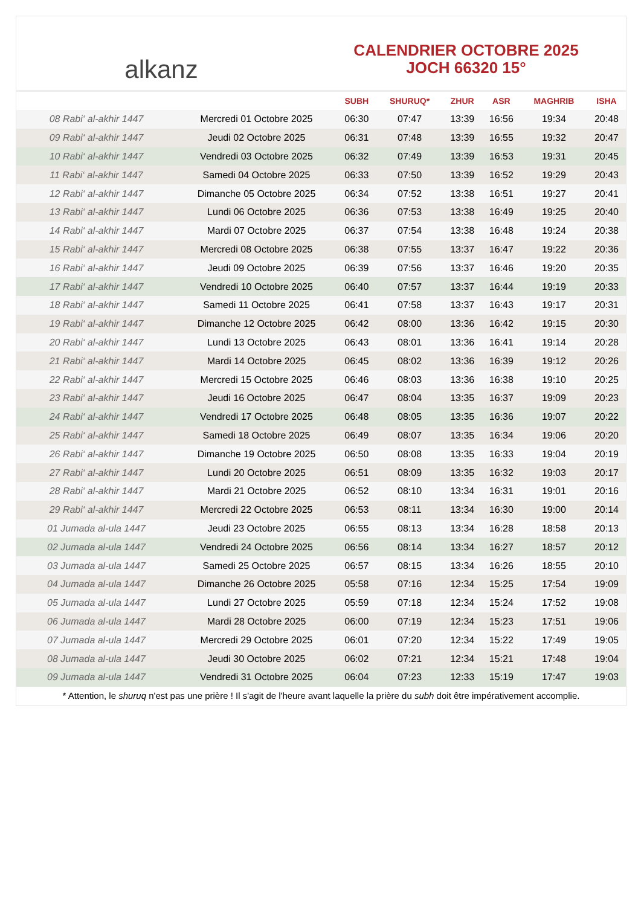alkanz
CALENDRIER OCTOBRE 2025
JOCH 66320 15°
| | | SUBH | SHURUQ* | ZHUR | ASR | MAGHRIB | ISHA |
| --- | --- | --- | --- | --- | --- | --- | --- |
| 08 Rabi‘ al-akhir 1447 | Mercredi 01 Octobre 2025 | 06:30 | 07:47 | 13:39 | 16:56 | 19:34 | 20:48 |
| 09 Rabi‘ al-akhir 1447 | Jeudi 02 Octobre 2025 | 06:31 | 07:48 | 13:39 | 16:55 | 19:32 | 20:47 |
| 10 Rabi‘ al-akhir 1447 | Vendredi 03 Octobre 2025 | 06:32 | 07:49 | 13:39 | 16:53 | 19:31 | 20:45 |
| 11 Rabi‘ al-akhir 1447 | Samedi 04 Octobre 2025 | 06:33 | 07:50 | 13:39 | 16:52 | 19:29 | 20:43 |
| 12 Rabi‘ al-akhir 1447 | Dimanche 05 Octobre 2025 | 06:34 | 07:52 | 13:38 | 16:51 | 19:27 | 20:41 |
| 13 Rabi‘ al-akhir 1447 | Lundi 06 Octobre 2025 | 06:36 | 07:53 | 13:38 | 16:49 | 19:25 | 20:40 |
| 14 Rabi‘ al-akhir 1447 | Mardi 07 Octobre 2025 | 06:37 | 07:54 | 13:38 | 16:48 | 19:24 | 20:38 |
| 15 Rabi‘ al-akhir 1447 | Mercredi 08 Octobre 2025 | 06:38 | 07:55 | 13:37 | 16:47 | 19:22 | 20:36 |
| 16 Rabi‘ al-akhir 1447 | Jeudi 09 Octobre 2025 | 06:39 | 07:56 | 13:37 | 16:46 | 19:20 | 20:35 |
| 17 Rabi‘ al-akhir 1447 | Vendredi 10 Octobre 2025 | 06:40 | 07:57 | 13:37 | 16:44 | 19:19 | 20:33 |
| 18 Rabi‘ al-akhir 1447 | Samedi 11 Octobre 2025 | 06:41 | 07:58 | 13:37 | 16:43 | 19:17 | 20:31 |
| 19 Rabi‘ al-akhir 1447 | Dimanche 12 Octobre 2025 | 06:42 | 08:00 | 13:36 | 16:42 | 19:15 | 20:30 |
| 20 Rabi‘ al-akhir 1447 | Lundi 13 Octobre 2025 | 06:43 | 08:01 | 13:36 | 16:41 | 19:14 | 20:28 |
| 21 Rabi‘ al-akhir 1447 | Mardi 14 Octobre 2025 | 06:45 | 08:02 | 13:36 | 16:39 | 19:12 | 20:26 |
| 22 Rabi‘ al-akhir 1447 | Mercredi 15 Octobre 2025 | 06:46 | 08:03 | 13:36 | 16:38 | 19:10 | 20:25 |
| 23 Rabi‘ al-akhir 1447 | Jeudi 16 Octobre 2025 | 06:47 | 08:04 | 13:35 | 16:37 | 19:09 | 20:23 |
| 24 Rabi‘ al-akhir 1447 | Vendredi 17 Octobre 2025 | 06:48 | 08:05 | 13:35 | 16:36 | 19:07 | 20:22 |
| 25 Rabi‘ al-akhir 1447 | Samedi 18 Octobre 2025 | 06:49 | 08:07 | 13:35 | 16:34 | 19:06 | 20:20 |
| 26 Rabi‘ al-akhir 1447 | Dimanche 19 Octobre 2025 | 06:50 | 08:08 | 13:35 | 16:33 | 19:04 | 20:19 |
| 27 Rabi‘ al-akhir 1447 | Lundi 20 Octobre 2025 | 06:51 | 08:09 | 13:35 | 16:32 | 19:03 | 20:17 |
| 28 Rabi‘ al-akhir 1447 | Mardi 21 Octobre 2025 | 06:52 | 08:10 | 13:34 | 16:31 | 19:01 | 20:16 |
| 29 Rabi‘ al-akhir 1447 | Mercredi 22 Octobre 2025 | 06:53 | 08:11 | 13:34 | 16:30 | 19:00 | 20:14 |
| 01 Jumada al-ula 1447 | Jeudi 23 Octobre 2025 | 06:55 | 08:13 | 13:34 | 16:28 | 18:58 | 20:13 |
| 02 Jumada al-ula 1447 | Vendredi 24 Octobre 2025 | 06:56 | 08:14 | 13:34 | 16:27 | 18:57 | 20:12 |
| 03 Jumada al-ula 1447 | Samedi 25 Octobre 2025 | 06:57 | 08:15 | 13:34 | 16:26 | 18:55 | 20:10 |
| 04 Jumada al-ula 1447 | Dimanche 26 Octobre 2025 | 05:58 | 07:16 | 12:34 | 15:25 | 17:54 | 19:09 |
| 05 Jumada al-ula 1447 | Lundi 27 Octobre 2025 | 05:59 | 07:18 | 12:34 | 15:24 | 17:52 | 19:08 |
| 06 Jumada al-ula 1447 | Mardi 28 Octobre 2025 | 06:00 | 07:19 | 12:34 | 15:23 | 17:51 | 19:06 |
| 07 Jumada al-ula 1447 | Mercredi 29 Octobre 2025 | 06:01 | 07:20 | 12:34 | 15:22 | 17:49 | 19:05 |
| 08 Jumada al-ula 1447 | Jeudi 30 Octobre 2025 | 06:02 | 07:21 | 12:34 | 15:21 | 17:48 | 19:04 |
| 09 Jumada al-ula 1447 | Vendredi 31 Octobre 2025 | 06:04 | 07:23 | 12:33 | 15:19 | 17:47 | 19:03 |
* Attention, le shuruq n'est pas une prière ! Il s'agit de l'heure avant laquelle la prière du subh doit être impérativement accomplie.